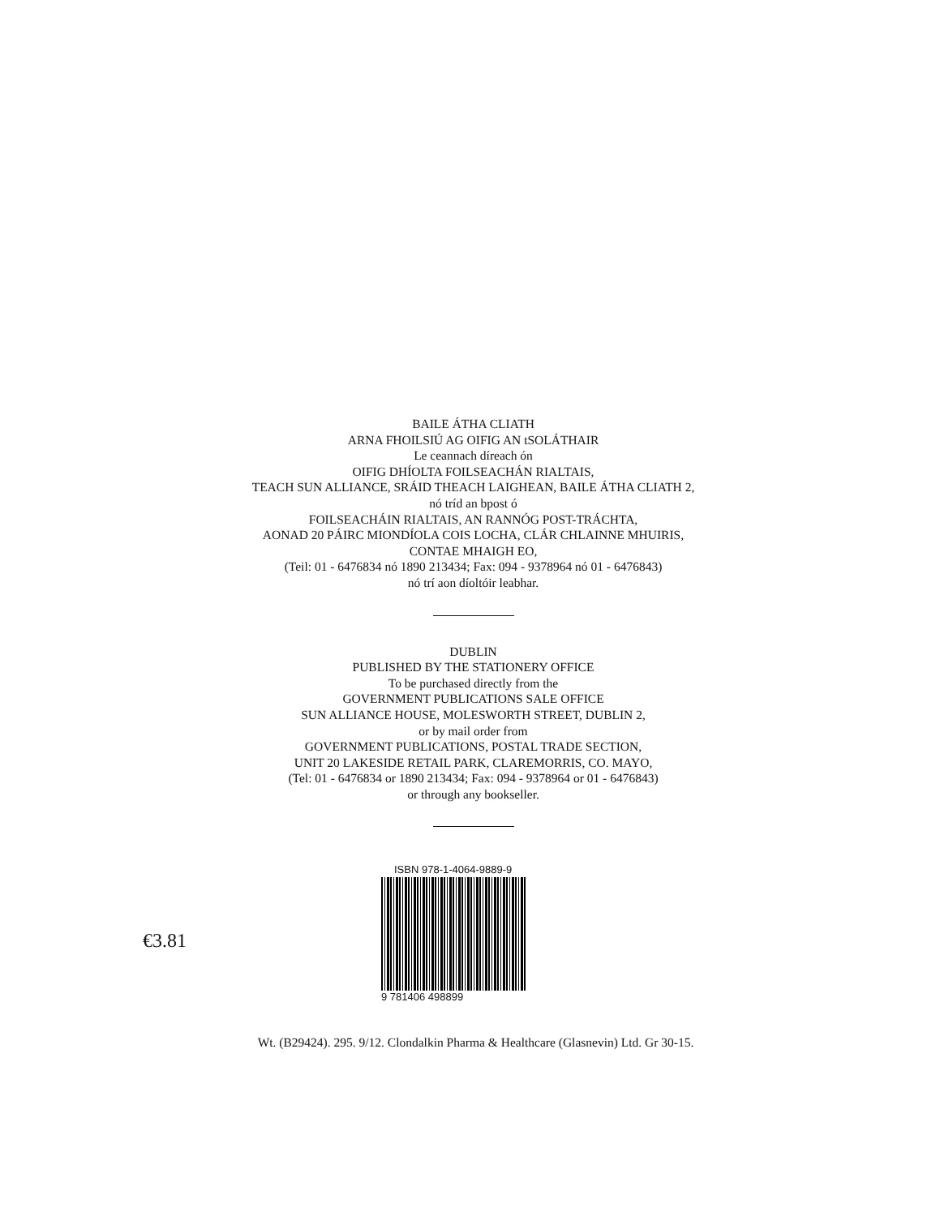BAILE ÁTHA CLIATH
ARNA FHOILSIÚ AG OIFIG AN tSOLÁTHAIR
Le ceannach díreach ón
OIFIG DHÍOLTA FOILSEACHÁN RIALTAIS,
TEACH SUN ALLIANCE, SRÁID THEACH LAIGHEAN, BAILE ÁTHA CLIATH 2,
nó tríd an bpost ó
FOILSEACHÁIN RIALTAIS, AN RANNÓG POST-TRÁCHTA,
AONAD 20 PÁIRC MIONDÍOLA COIS LOCHA, CLÁR CHLAINNE MHUIRIS,
CONTAE MHAIGH EO,
(Teil: 01 - 6476834 nó 1890 213434; Fax: 094 - 9378964 nó 01 - 6476843)
nó trí aon díoltóir leabhar.
DUBLIN
PUBLISHED BY THE STATIONERY OFFICE
To be purchased directly from the
GOVERNMENT PUBLICATIONS SALE OFFICE
SUN ALLIANCE HOUSE, MOLESWORTH STREET, DUBLIN 2,
or by mail order from
GOVERNMENT PUBLICATIONS, POSTAL TRADE SECTION,
UNIT 20 LAKESIDE RETAIL PARK, CLAREMORRIS, CO. MAYO,
(Tel: 01 - 6476834 or 1890 213434; Fax: 094 - 9378964 or 01 - 6476843)
or through any bookseller.
€3.81
ISBN 978-1-4064-9889-9
9 781406 498899
Wt. (B29424). 295. 9/12. Clondalkin Pharma & Healthcare (Glasnevin) Ltd. Gr 30-15.